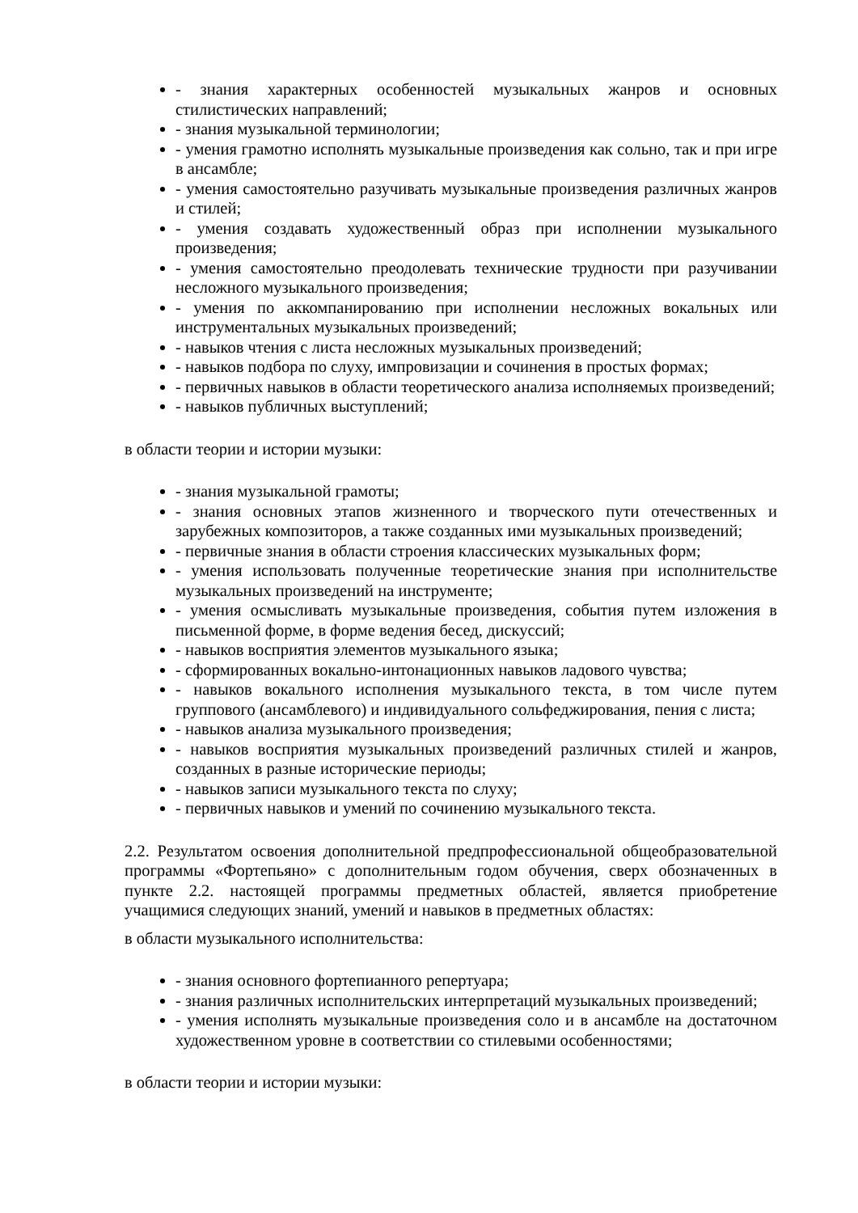- знания характерных особенностей музыкальных жанров и основных стилистических направлений;
- знания музыкальной терминологии;
- умения грамотно исполнять музыкальные произведения как сольно, так и при игре в ансамбле;
- умения самостоятельно разучивать музыкальные произведения различных жанров и стилей;
- умения создавать художественный образ при исполнении музыкального произведения;
- умения самостоятельно преодолевать технические трудности при разучивании несложного музыкального произведения;
- умения по аккомпанированию при исполнении несложных вокальных или инструментальных музыкальных произведений;
- навыков чтения с листа несложных музыкальных произведений;
- навыков подбора по слуху, импровизации и сочинения в простых формах;
- первичных навыков в области теоретического анализа исполняемых произведений;
- навыков публичных выступлений;
в области теории и истории музыки:
- знания музыкальной грамоты;
- знания основных этапов жизненного и творческого пути отечественных и зарубежных композиторов, а также созданных ими музыкальных произведений;
- первичные знания в области строения классических музыкальных форм;
- умения использовать полученные теоретические знания при исполнительстве музыкальных произведений на инструменте;
- умения осмысливать музыкальные произведения, события путем изложения в письменной форме, в форме ведения бесед, дискуссий;
- навыков восприятия элементов музыкального языка;
- сформированных вокально-интонационных навыков ладового чувства;
- навыков вокального исполнения музыкального текста, в том числе путем группового (ансамблевого) и индивидуального сольфеджирования, пения с листа;
- навыков анализа музыкального произведения;
- навыков восприятия музыкальных произведений различных стилей и жанров, созданных в разные исторические периоды;
- навыков записи музыкального текста по слуху;
- первичных навыков и умений по сочинению музыкального текста.
2.2. Результатом освоения дополнительной предпрофессиональной общеобразовательной программы «Фортепьяно» с дополнительным годом обучения, сверх обозначенных в пункте 2.2. настоящей программы предметных областей, является приобретение учащимися следующих знаний, умений и навыков в предметных областях:
в области музыкального исполнительства:
- знания основного фортепианного репертуара;
- знания различных исполнительских интерпретаций музыкальных произведений;
- умения исполнять музыкальные произведения соло и в ансамбле на достаточном художественном уровне в соответствии со стилевыми особенностями;
в области теории и истории музыки: